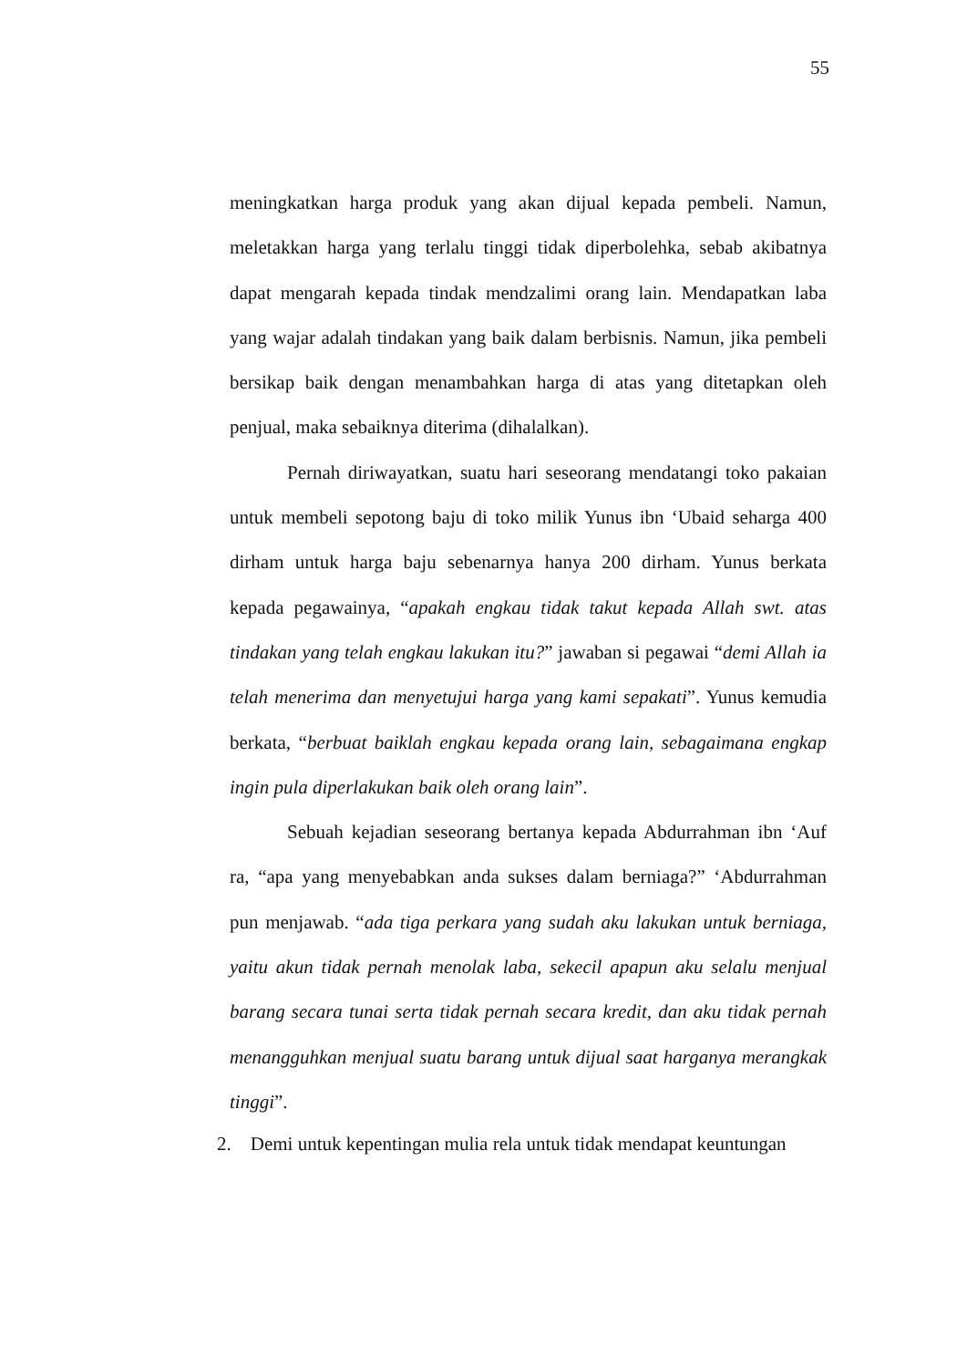55
meningkatkan harga produk yang akan dijual kepada pembeli. Namun, meletakkan harga yang terlalu tinggi tidak diperbolehka, sebab akibatnya dapat mengarah kepada tindak mendzalimi orang lain. Mendapatkan laba yang wajar adalah tindakan yang baik dalam berbisnis. Namun, jika pembeli bersikap baik dengan menambahkan harga di atas yang ditetapkan oleh penjual, maka sebaiknya diterima (dihalalkan).
Pernah diriwayatkan, suatu hari seseorang mendatangi toko pakaian untuk membeli sepotong baju di toko milik Yunus ibn ‘Ubaid seharga 400 dirham untuk harga baju sebenarnya hanya 200 dirham. Yunus berkata kepada pegawainya, “apakah engkau tidak takut kepada Allah swt. atas tindakan yang telah engkau lakukan itu?” jawaban si pegawai “demi Allah ia telah menerima dan menyetujui harga yang kami sepakati”. Yunus kemudia berkata, “berbuat baiklah engkau kepada orang lain, sebagaimana engkap ingin pula diperlakukan baik oleh orang lain”.
Sebuah kejadian seseorang bertanya kepada Abdurrahman ibn ‘Auf ra, “apa yang menyebabkan anda sukses dalam berniaga?” ‘Abdurrahman pun menjawab. “ada tiga perkara yang sudah aku lakukan untuk berniaga, yaitu akun tidak pernah menolak laba, sekecil apapun aku selalu menjual barang secara tunai serta tidak pernah secara kredit, dan aku tidak pernah menangguhkan menjual suatu barang untuk dijual saat harganya merangkak tinggi”.
2. Demi untuk kepentingan mulia rela untuk tidak mendapat keuntungan